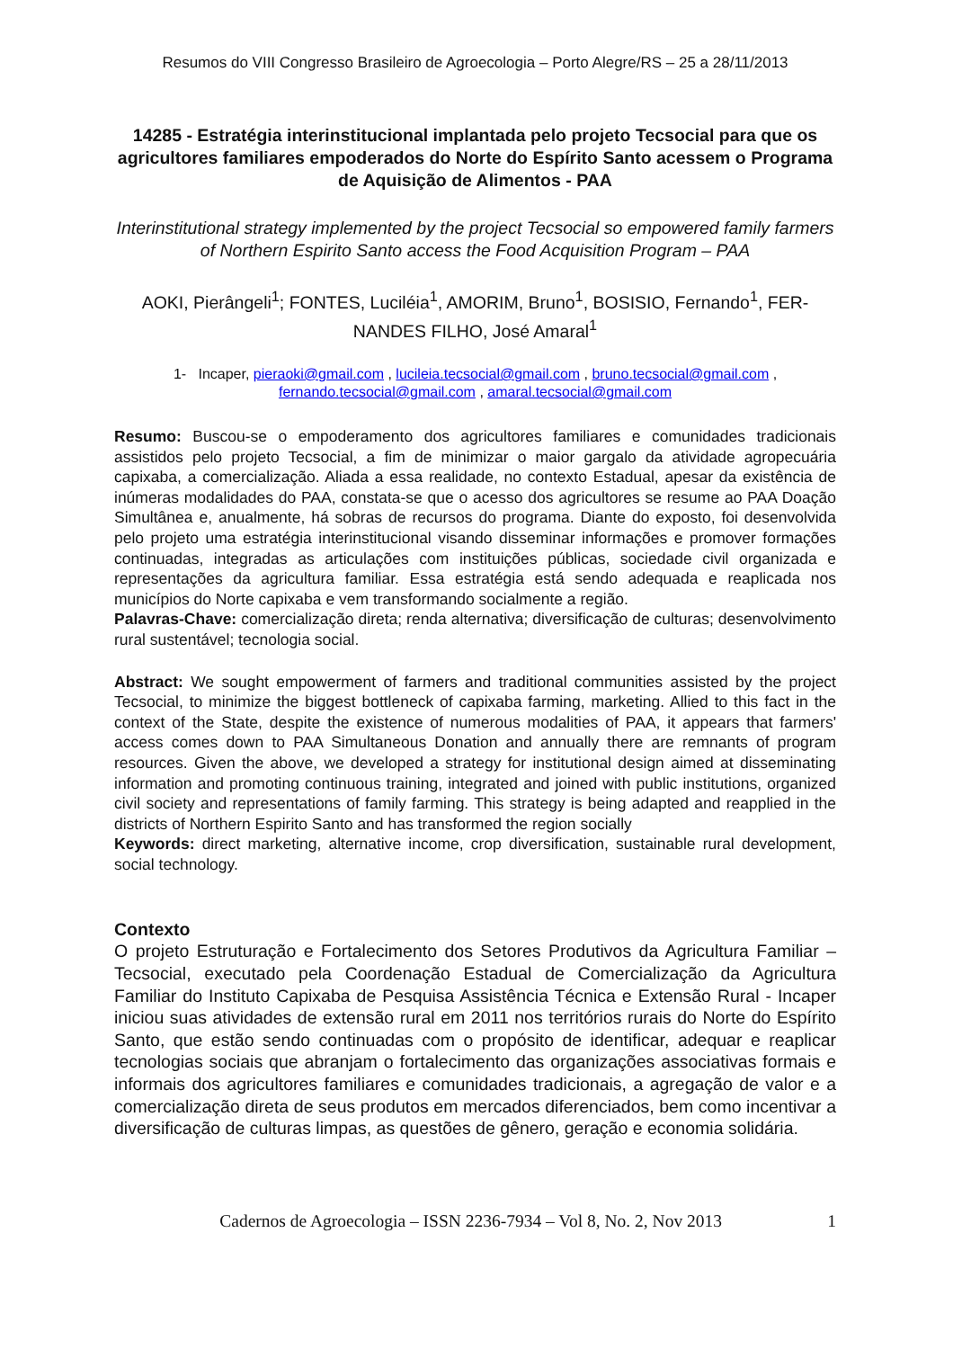Resumos do VIII Congresso Brasileiro de Agroecologia – Porto Alegre/RS – 25 a 28/11/2013
14285 - Estratégia interinstitucional implantada pelo projeto Tecsocial para que os agricultores familiares empoderados do Norte do Espírito Santo acessem o Programa de Aquisição de Alimentos - PAA
Interinstitutional strategy implemented by the project Tecsocial so empowered family farmers of Northern Espirito Santo access the Food Acquisition Program – PAA
AOKI, Pierângeli<sup>1</sup>; FONTES, Luciléia<sup>1</sup>, AMORIM, Bruno<sup>1</sup>, BOSISIO, Fernando<sup>1</sup>, FER-NANDES FILHO, José Amaral<sup>1</sup>
1- Incaper, pieraoki@gmail.com , lucileia.tecsocial@gmail.com , bruno.tecsocial@gmail.com ,
fernando.tecsocial@gmail.com , amaral.tecsocial@gmail.com
Resumo: Buscou-se o empoderamento dos agricultores familiares e comunidades tradicionais assistidos pelo projeto Tecsocial, a fim de minimizar o maior gargalo da atividade agropecuária capixaba, a comercialização. Aliada a essa realidade, no contexto Estadual, apesar da existência de inúmeras modalidades do PAA, constata-se que o acesso dos agricultores se resume ao PAA Doação Simultânea e, anualmente, há sobras de recursos do programa. Diante do exposto, foi desenvolvida pelo projeto uma estratégia interinstitucional visando disseminar informações e promover formações continuadas, integradas as articulações com instituições públicas, sociedade civil organizada e representações da agricultura familiar. Essa estratégia está sendo adequada e reaplicada nos municípios do Norte capixaba e vem transformando socialmente a região.
Palavras-Chave: comercialização direta; renda alternativa; diversificação de culturas; desenvolvimento rural sustentável; tecnologia social.
Abstract: We sought empowerment of farmers and traditional communities assisted by the project Tecsocial, to minimize the biggest bottleneck of capixaba farming, marketing. Allied to this fact in the context of the State, despite the existence of numerous modalities of PAA, it appears that farmers' access comes down to PAA Simultaneous Donation and annually there are remnants of program resources. Given the above, we developed a strategy for institutional design aimed at disseminating information and promoting continuous training, integrated and joined with public institutions, organized civil society and representations of family farming. This strategy is being adapted and reapplied in the districts of Northern Espirito Santo and has transformed the region socially
Keywords: direct marketing, alternative income, crop diversification, sustainable rural development, social technology.
Contexto
O projeto Estruturação e Fortalecimento dos Setores Produtivos da Agricultura Familiar – Tecsocial, executado pela Coordenação Estadual de Comercialização da Agricultura Familiar do Instituto Capixaba de Pesquisa Assistência Técnica e Extensão Rural - Incaper iniciou suas atividades de extensão rural em 2011 nos territórios rurais do Norte do Espírito Santo, que estão sendo continuadas com o propósito de identificar, adequar e reaplicar tecnologias sociais que abranjam o fortalecimento das organizações associativas formais e informais dos agricultores familiares e comunidades tradicionais, a agregação de valor e a comercialização direta de seus produtos em mercados diferenciados, bem como incentivar a diversificação de culturas limpas, as questões de gênero, geração e economia solidária.
Cadernos de Agroecologia – ISSN 2236-7934 – Vol 8, No. 2, Nov 2013 1